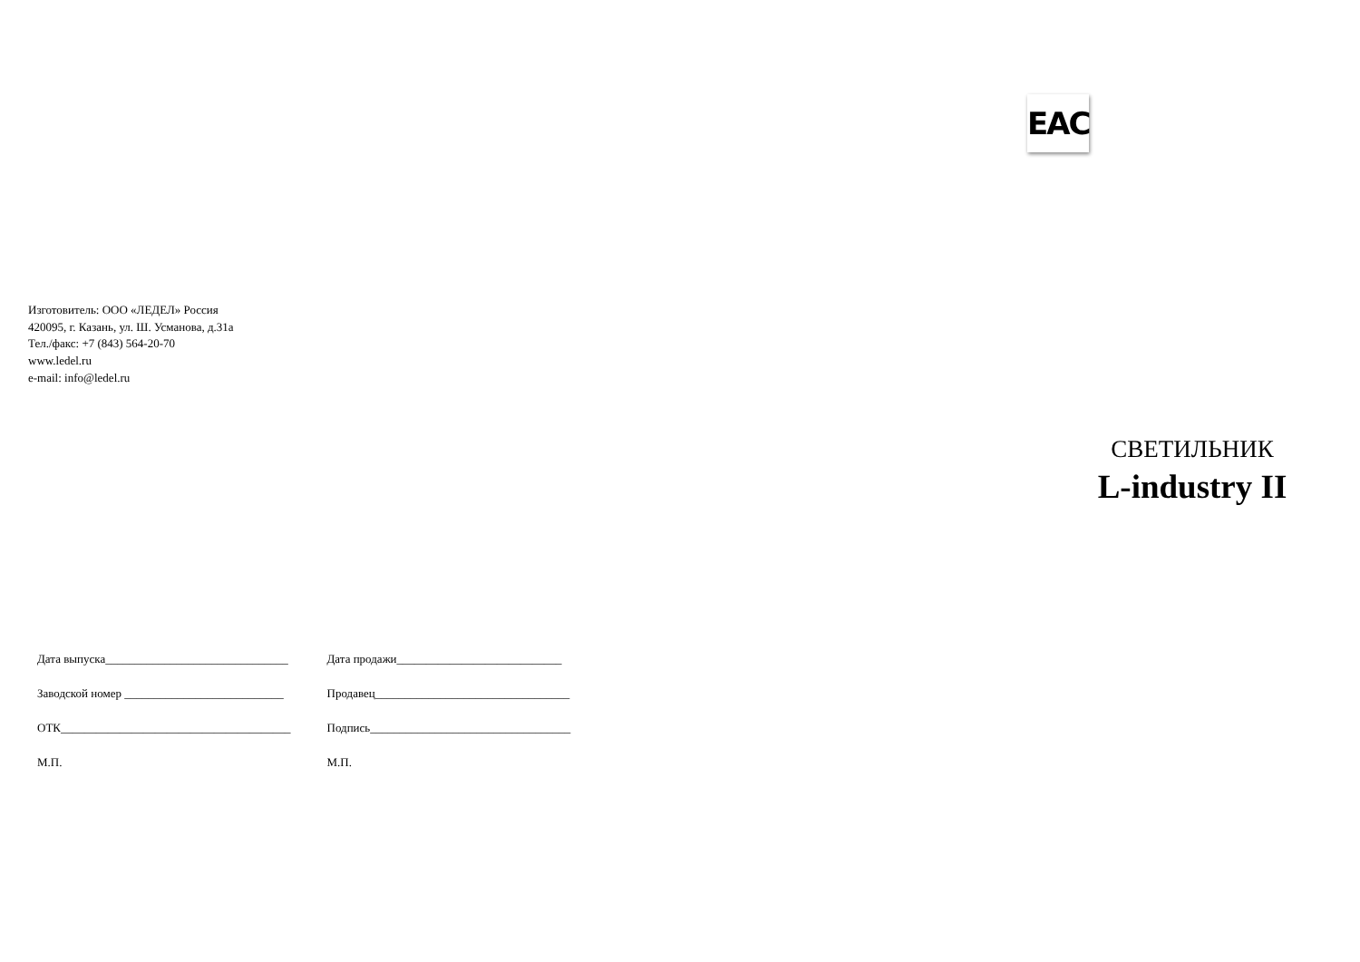Изготовитель: ООО «ЛЕДЕЛ» Россия
420095, г. Казань, ул. Ш. Усманова, д.31а
Тел./факс: +7 (843) 564-20-70
www.ledel.ru
e-mail: info@ledel.ru
Дата выпуска_______________________________
Заводской номер ___________________________
ОТК_______________________________________
М.П.
Дата продажи____________________________
Продавец_________________________________
Подпись__________________________________
М.П.
EAC
СВЕТИЛЬНИК
L-industry II